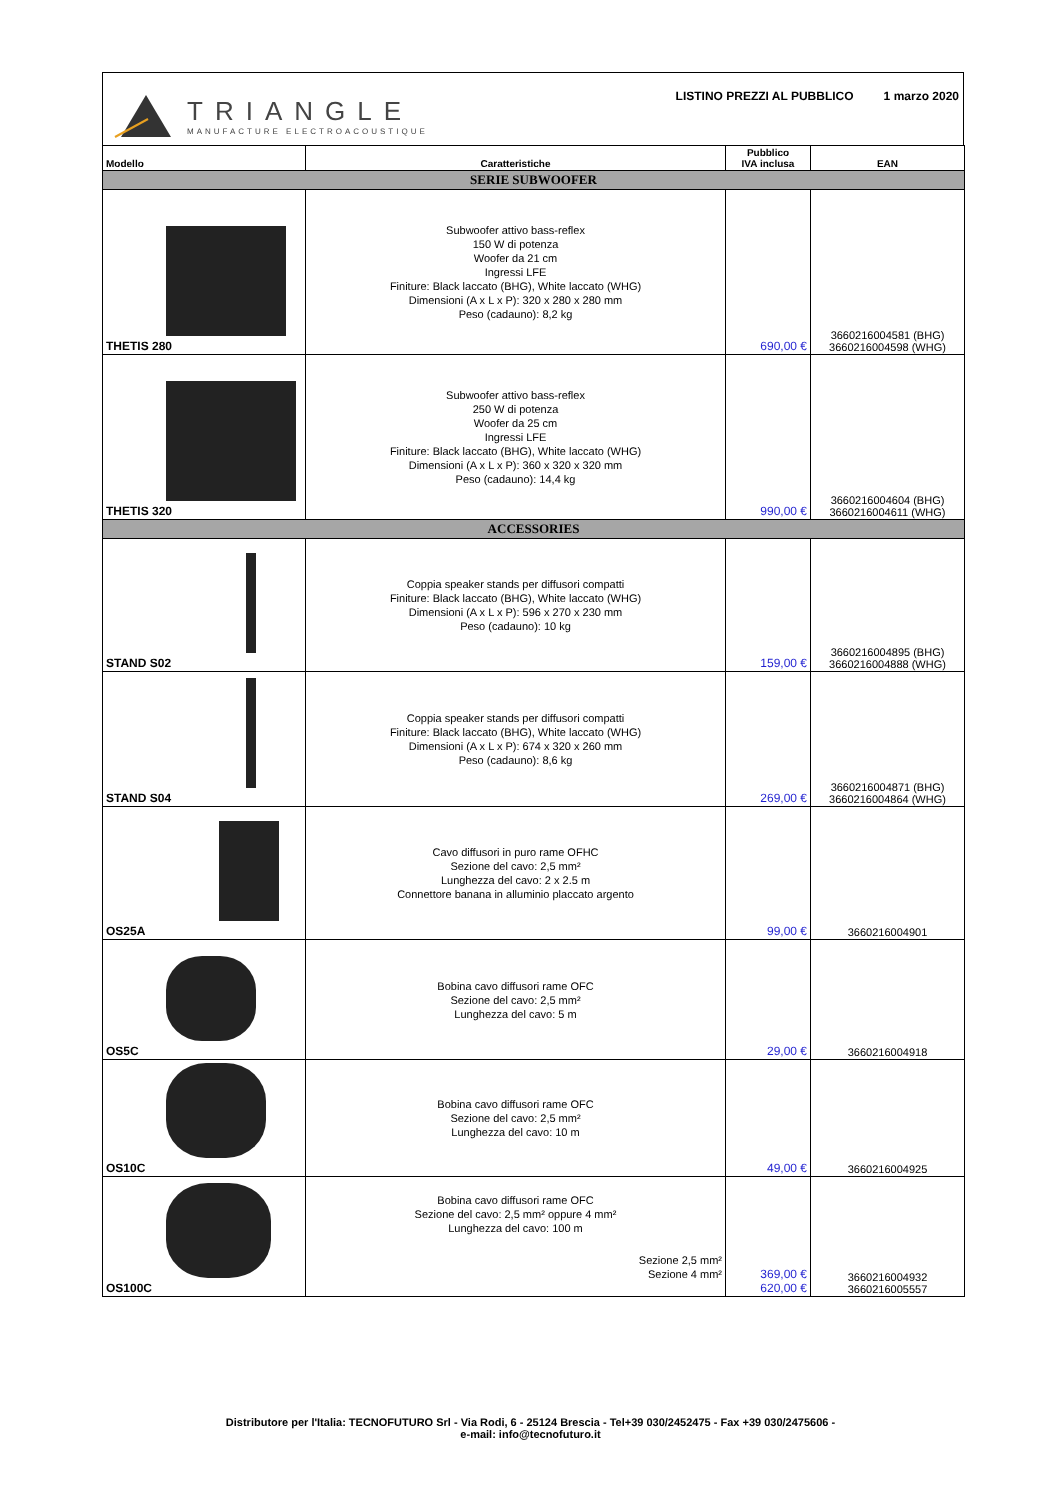TRIANGLE
MANUFACTURE ELECTROACOUSTIQUE
LISTINO PREZZI AL PUBBLICO 1 marzo 2020
| Modello | Caratteristiche | Pubblico IVA inclusa | EAN |
| --- | --- | --- | --- |
| SERIE SUBWOOFER | | | |
| THETIS 280 | Subwoofer attivo bass-reflex 150 W di potenza Woofer da 21 cm Ingressi LFE Finiture: Black laccato (BHG), White laccato (WHG) Dimensioni (A x L x P): 320 x 280 x 280 mm Peso (cadauno): 8,2 kg | 690,00 € | 3660216004581 (BHG) 3660216004598 (WHG) |
| THETIS 320 | Subwoofer attivo bass-reflex 250 W di potenza Woofer da 25 cm Ingressi LFE Finiture: Black laccato (BHG), White laccato (WHG) Dimensioni (A x L x P): 360 x 320 x 320 mm Peso (cadauno): 14,4 kg | 990,00 € | 3660216004604 (BHG) 3660216004611 (WHG) |
| ACCESSORIES | | | |
| STAND S02 | Coppia speaker stands per diffusori compatti Finiture: Black laccato (BHG), White laccato (WHG) Dimensioni (A x L x P): 596 x 270 x 230 mm Peso (cadauno): 10 kg | 159,00 € | 3660216004895 (BHG) 3660216004888 (WHG) |
| STAND S04 | Coppia speaker stands per diffusori compatti Finiture: Black laccato (BHG), White laccato (WHG) Dimensioni (A x L x P): 674 x 320 x 260 mm Peso (cadauno): 8,6 kg | 269,00 € | 3660216004871 (BHG) 3660216004864 (WHG) |
| OS25A | Cavo diffusori in puro rame OFHC Sezione del cavo: 2,5 mm² Lunghezza del cavo: 2 x 2.5 m Connettore banana in alluminio placcato argento | 99,00 € | 3660216004901 |
| OS5C | Bobina cavo diffusori rame OFC Sezione del cavo: 2,5 mm² Lunghezza del cavo: 5 m | 29,00 € | 3660216004918 |
| OS10C | Bobina cavo diffusori rame OFC Sezione del cavo: 2,5 mm² Lunghezza del cavo: 10 m | 49,00 € | 3660216004925 |
| OS100C | Bobina cavo diffusori rame OFC Sezione del cavo: 2,5 mm² oppure 4 mm² Lunghezza del cavo: 100 m Sezione 2,5 mm² Sezione 4 mm² | 369,00 € 620,00 € | 3660216004932 3660216005557 |
Distributore per l'Italia: TECNOFUTURO Srl - Via Rodi, 6 - 25124 Brescia - Tel+39 030/2452475 - Fax +39 030/2475606 -
e-mail: info@tecnofuturo.it